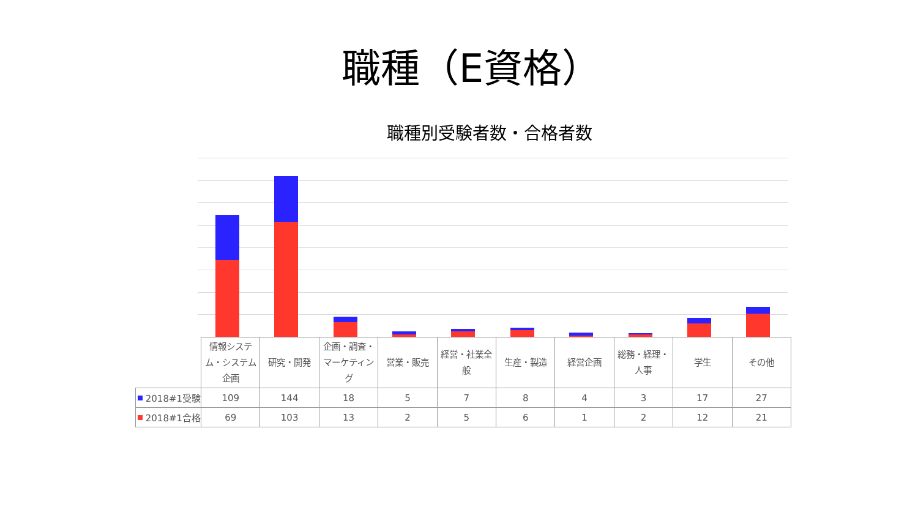職種（E資格）
職種別受験者数・合格者数
| | 情報システム・システム企画 | 研究・開発 | 企画・調査・マーケティング | 営業・販売 | 経営・社業全般 | 生産・製造 | 経営企画 | 総務・経理・人事 | 学生 | その他 |
| --- | --- | --- | --- | --- | --- | --- | --- | --- | --- | --- |
| 2018#1受験 | 109 | 144 | 18 | 5 | 7 | 8 | 4 | 3 | 17 | 27 |
| 2018#1合格 | 69 | 103 | 13 | 2 | 5 | 6 | 1 | 2 | 12 | 21 |